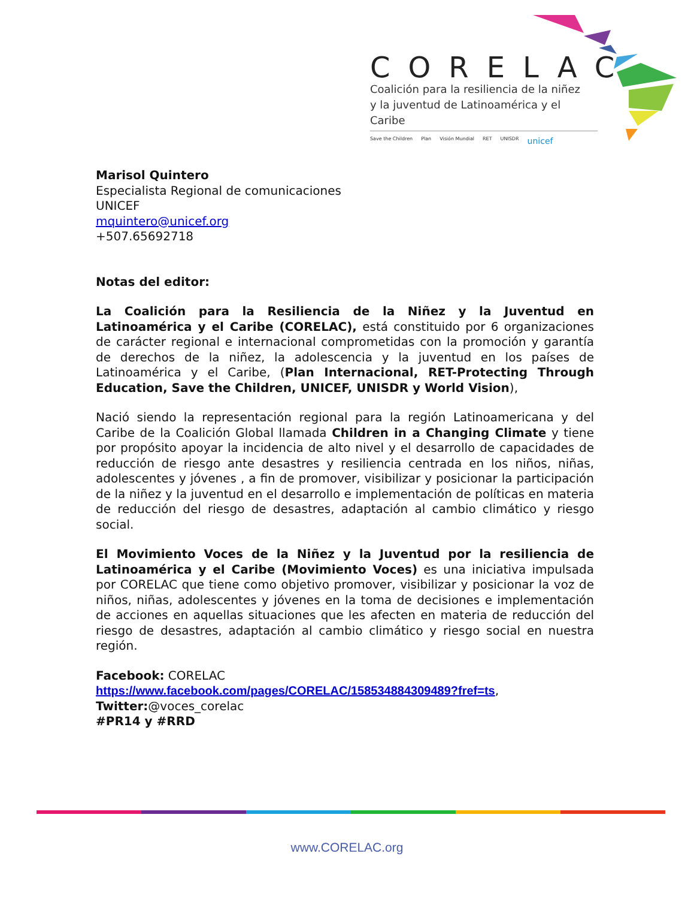CORELAC
Coalición para la resiliencia de la niñez
y la juventud de Latinoamérica y el Caribe
Save the Children Plan Visión Mundial RET UNISDR unicef
Marisol Quintero
Especialista Regional de comunicaciones
UNICEF
mquintero@unicef.org
+507.65692718
Notas del editor:
La Coalición para la Resiliencia de la Niñez y la Juventud en Latinoamérica y el Caribe (CORELAC), está constituido por 6 organizaciones de carácter regional e internacional comprometidas con la promoción y garantía de derechos de la niñez, la adolescencia y la juventud en los países de Latinoamérica y el Caribe, (Plan Internacional, RET-Protecting Through Education, Save the Children, UNICEF, UNISDR y World Vision),
Nació siendo la representación regional para la región Latinoamericana y del Caribe de la Coalición Global llamada Children in a Changing Climate y tiene por propósito apoyar la incidencia de alto nivel y el desarrollo de capacidades de reducción de riesgo ante desastres y resiliencia centrada en los niños, niñas, adolescentes y jóvenes , a fin de promover, visibilizar y posicionar la participación de la niñez y la juventud en el desarrollo e implementación de políticas en materia de reducción del riesgo de desastres, adaptación al cambio climático y riesgo social.
El Movimiento Voces de la Niñez y la Juventud por la resiliencia de Latinoamérica y el Caribe (Movimiento Voces) es una iniciativa impulsada por CORELAC que tiene como objetivo promover, visibilizar y posicionar la voz de niños, niñas, adolescentes y jóvenes en la toma de decisiones e implementación de acciones en aquellas situaciones que les afecten en materia de reducción del riesgo de desastres, adaptación al cambio climático y riesgo social en nuestra región.
Facebook: CORELAC
https://www.facebook.com/pages/CORELAC/158534884309489?fref=ts,
Twitter:@voces_corelac
#PR14 y #RRD
www.CORELAC.org